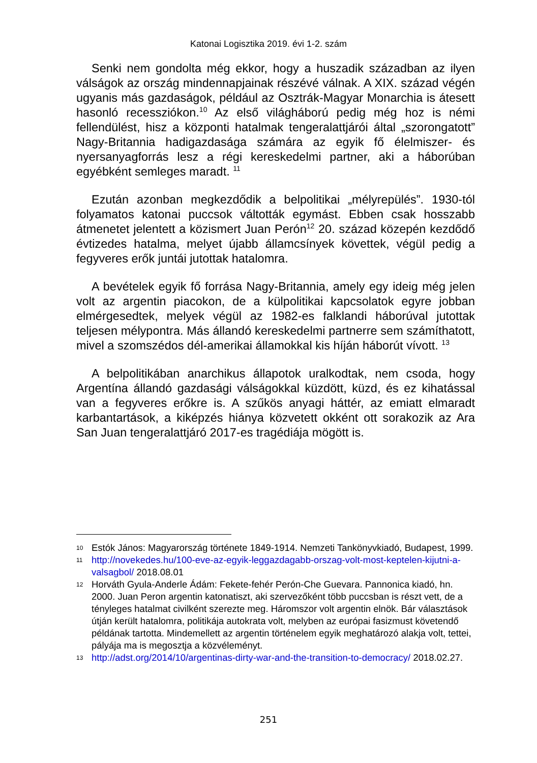Katonai Logisztika 2019. évi 1-2. szám
Senki nem gondolta még ekkor, hogy a huszadik században az ilyen válságok az ország mindennapjainak részévé válnak. A XIX. század végén ugyanis más gazdaságok, például az Osztrák-Magyar Monarchia is átesett hasonló recessziókon.<sup>10</sup> Az első világháború pedig még hoz is némi fellendülést, hisz a központi hatalmak tengeralattjárói által „szorongatott” Nagy-Britannia hadigazdasága számára az egyik fő élelmiszer- és nyersanyagforrás lesz a régi kereskedelmi partner, aki a háborúban egyébként semleges maradt. <sup>11</sup>
Ezután azonban megkezdődik a belpolitikai „mélyrepülés”. 1930-tól folyamatos katonai puccsok váltották egymást. Ebben csak hosszabb átmenetet jelentett a közismert Juan Perón<sup>12</sup> 20. század közepén kezdődő évtizedes hatalma, melyet újabb államcsínyek követtek, végül pedig a fegyveres erők juntái jutottak hatalomra.
A bevételek egyik fő forrása Nagy-Britannia, amely egy ideig még jelen volt az argentin piacokon, de a külpolitikai kapcsolatok egyre jobban elmérgesedtek, melyek végül az 1982-es falklandi háborúval jutottak teljesen mélypontra. Más állandó kereskedelmi partnerre sem számíthatott, mivel a szomszédos dél-amerikai államokkal kis híján háborút vívott. <sup>13</sup>
A belpolitikában anarchikus állapotok uralkodtak, nem csoda, hogy Argentína állandó gazdasági válságokkal küzdött, küzd, és ez kihatással van a fegyveres erőkre is. A szűkös anyagi háttér, az emiatt elmaradt karbantartások, a kiképzés hiánya közvetett okként ott sorakozik az Ara San Juan tengeralattjáró 2017-es tragédiája mögött is.
10 Estók János: Magyarország története 1849-1914. Nemzeti Tankönyvkiadó, Budapest, 1999.
11 http://novekedes.hu/100-eve-az-egyik-leggazdagabb-orszag-volt-most-keptelen-kijutni-a-valsagbol/ 2018.08.01
12 Horváth Gyula-Anderle Ádám: Fekete-fehér Perón-Che Guevara. Pannonica kiadó, hn. 2000. Juan Peron argentin katonatiszt, aki szervezőként több puccsban is részt vett, de a tényleges hatalmat civilként szerezte meg. Háromszor volt argentin elnök. Bár választások útján került hatalomra, politikája autokrata volt, melyben az európai fasizmust követendő példának tartotta. Mindemellett az argentin történelem egyik meghatározó alakja volt, tettei, pályája ma is megosztja a közvéleményt.
13 http://adst.org/2014/10/argentinas-dirty-war-and-the-transition-to-democracy/ 2018.02.27.
251